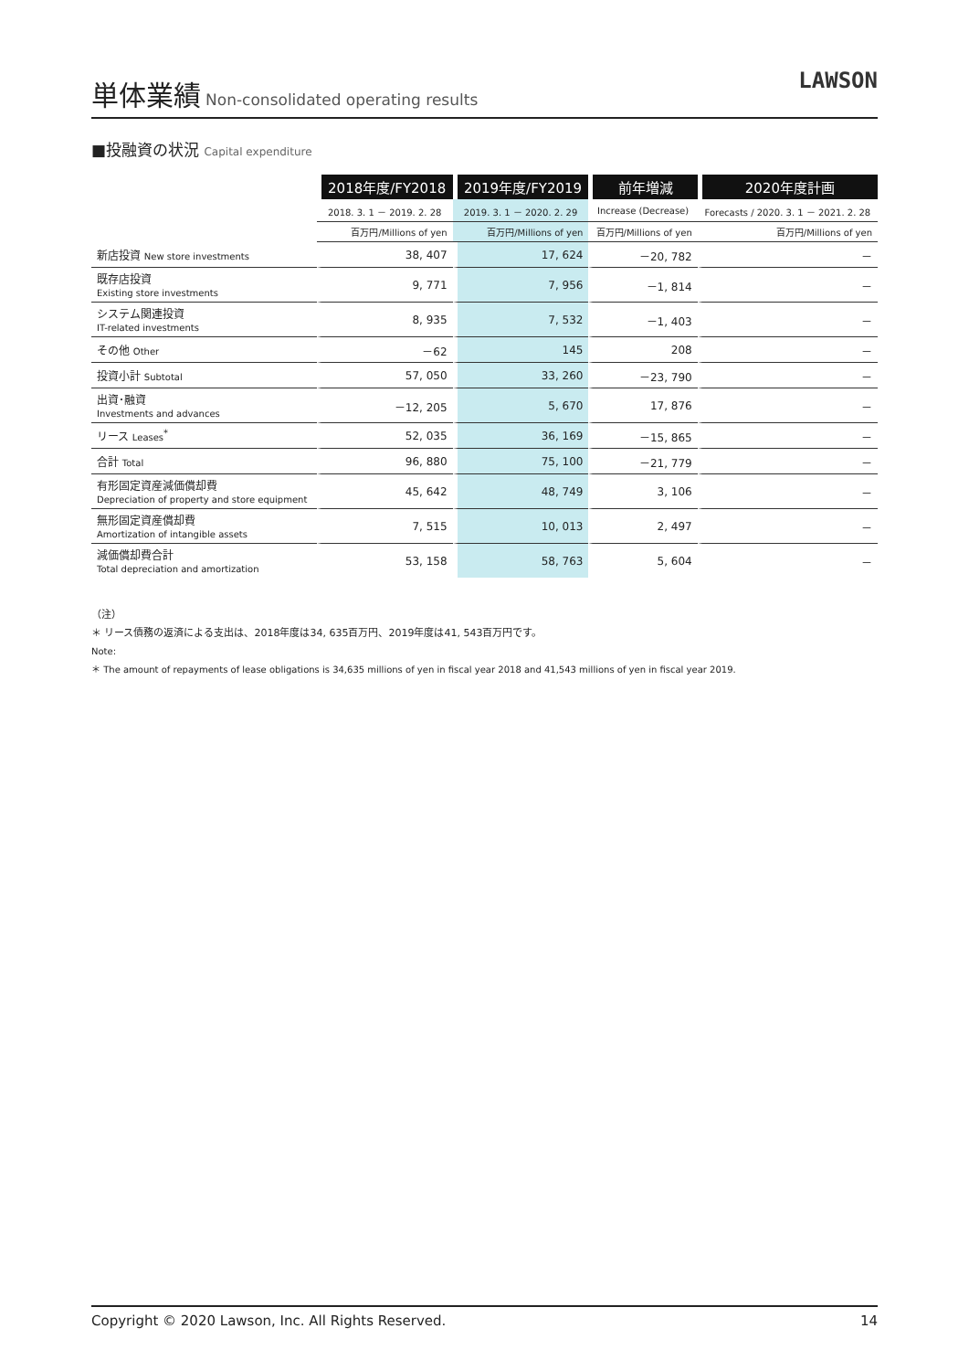単体業績
Non-consolidated operating results
LAWSON
■投融資の状況 Capital expenditure
| | 2018年度/FY2018 | 2019年度/FY2019 | 前年増減 | 2020年度計画 |
| --- | --- | --- | --- | --- |
| | 2018. 3. 1 － 2019. 2. 28 | 2019. 3. 1 － 2020. 2. 29 | Increase (Decrease) | Forecasts / 2020. 3. 1 － 2021. 2. 28 |
| | 百万円/Millions of yen | 百万円/Millions of yen | 百万円/Millions of yen | 百万円/Millions of yen |
| 新店投資 New store investments | 38, 407 | 17, 624 | －20, 782 | － |
| 既存店投資 Existing store investments | 9, 771 | 7, 956 | －1, 814 | － |
| システム関連投資 IT-related investments | 8, 935 | 7, 532 | －1, 403 | － |
| その他 Other | －62 | 145 | 208 | － |
| 投資小計 Subtotal | 57, 050 | 33, 260 | －23, 790 | － |
| 出資･融資 Investments and advances | －12, 205 | 5, 670 | 17, 876 | － |
| リース Leases<sup>*</sup> | 52, 035 | 36, 169 | －15, 865 | － |
| 合計 Total | 96, 880 | 75, 100 | －21, 779 | － |
| 有形固定資産減価償却費 Depreciation of property and store equipment | 45, 642 | 48, 749 | 3, 106 | － |
| 無形固定資産償却費 Amortization of intangible assets | 7, 515 | 10, 013 | 2, 497 | － |
| 減価償却費合計 Total depreciation and amortization | 53, 158 | 58, 763 | 5, 604 | － |
（注）
＊ リース債務の返済による支出は、2018年度は34, 635百万円、2019年度は41, 543百万円です。
Note:
＊ The amount of repayments of lease obligations is 34,635 millions of yen in fiscal year 2018 and 41,543 millions of yen in fiscal year 2019.
Copyright © 2020 Lawson, Inc. All Rights Reserved. 14